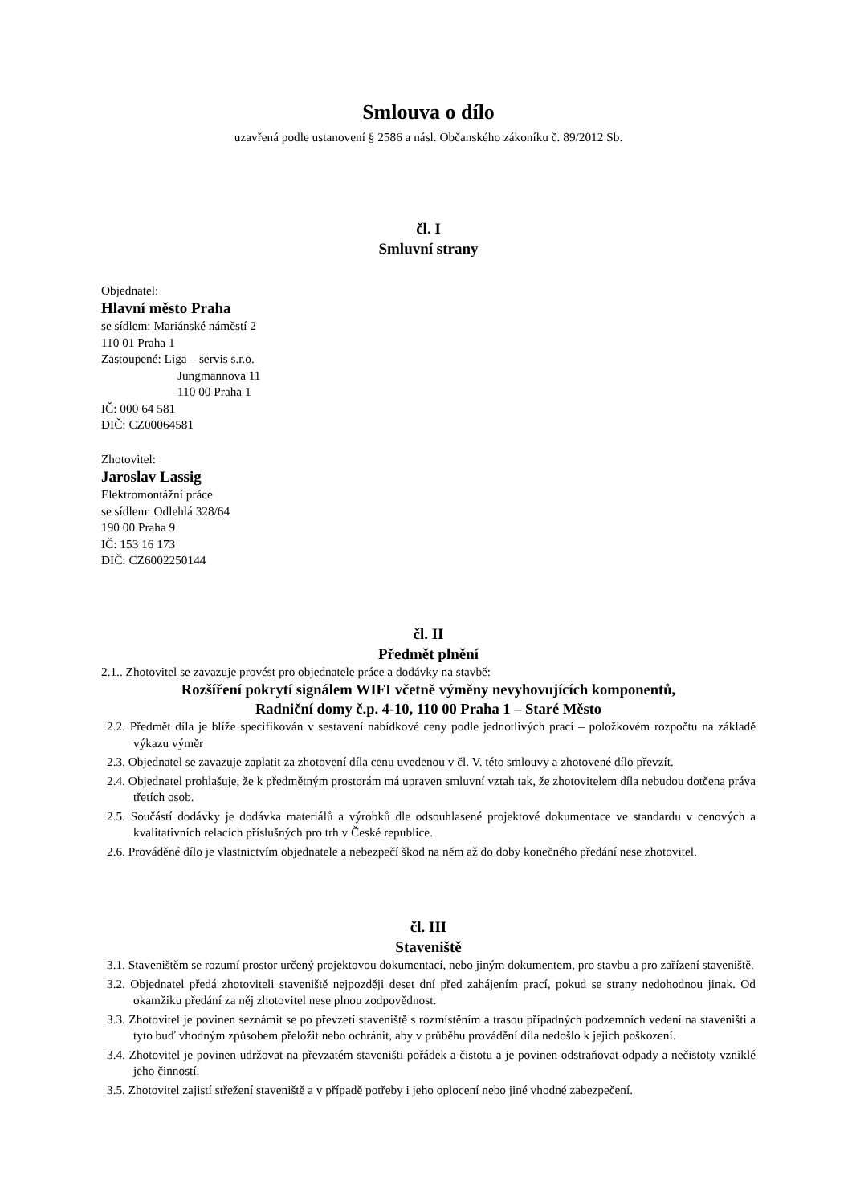Smlouva o dílo
uzavřená podle ustanovení § 2586 a násl. Občanského zákoníku č. 89/2012 Sb.
čl. I
Smluvní strany
Objednatel:
Hlavní město Praha
se sídlem: Mariánské náměstí 2
110 01 Praha 1
Zastoupené: Liga – servis s.r.o.
Jungmannova 11
110 00 Praha 1
IČ: 000 64 581
DIČ: CZ00064581
Zhotovitel:
Jaroslav Lassig
Elektromontážní práce
se sídlem: Odlehlá 328/64
190 00 Praha 9
IČ: 153 16 173
DIČ: CZ6002250144
čl. II
Předmět plnění
2.1.. Zhotovitel se zavazuje provést pro objednatele práce a dodávky na stavbě:
Rozšíření pokrytí signálem WIFI včetně výměny nevyhovujících komponentů,
Radniční domy č.p. 4-10, 110 00 Praha 1 – Staré Město
2.2. Předmět díla je blíže specifikován v sestavení nabídkové ceny podle jednotlivých prací – položkovém rozpočtu na základě výkazu výměr
2.3. Objednatel se zavazuje zaplatit za zhotovení díla cenu uvedenou v čl. V. této smlouvy a zhotovené dílo převzít.
2.4. Objednatel prohlašuje, že k předmětným prostorám má upraven smluvní vztah tak, že zhotovitelem díla nebudou dotčena práva třetích osob.
2.5. Součástí dodávky je dodávka materiálů a výrobků dle odsouhlasené projektové dokumentace ve standardu v cenových a kvalitativních relacích příslušných pro trh v České republice.
2.6. Prováděné dílo je vlastnictvím objednatele a nebezpečí škod na něm až do doby konečného předání nese zhotovitel.
čl. III
Staveniště
3.1. Staveništěm se rozumí prostor určený projektovou dokumentací, nebo jiným dokumentem, pro stavbu a pro zařízení staveniště.
3.2. Objednatel předá zhotoviteli staveniště nejpozději deset dní před zahájením prací, pokud se strany nedohodnou jinak. Od okamžiku předání za něj zhotovitel nese plnou zodpovědnost.
3.3. Zhotovitel je povinen seznámit se po převzetí staveniště s rozmístěním a trasou případných podzemních vedení na staveništi a tyto buď vhodným způsobem přeložit nebo ochránit, aby v průběhu provádění díla nedošlo k jejich poškození.
3.4. Zhotovitel je povinen udržovat na převzatém staveništi pořádek a čistotu a je povinen odstraňovat odpady a nečistoty vzniklé jeho činností.
3.5. Zhotovitel zajistí střežení staveniště a v případě potřeby i jeho oplocení nebo jiné vhodné zabezpečení.